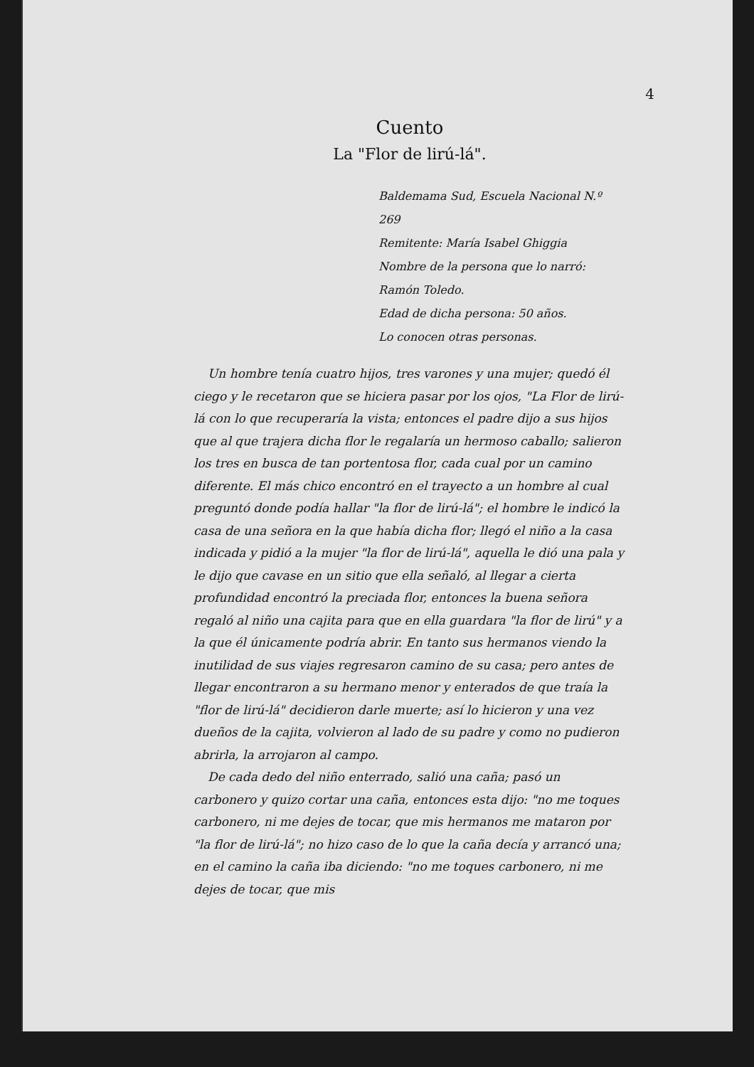4
Cuento
La "Flor de lirú-lá".
Baldemama Sud, Escuela Nacional N.º 269
Remitente: María Isabel Ghiggia
Nombre de la persona que lo narró: Ramón Toledo.
Edad de dicha persona: 50 años.
Lo conocen otras personas.
Un hombre tenía cuatro hijos, tres varones y una mujer; quedó él ciego y le recetaron que se hiciera pasar por los ojos, "La Flor de lirú-lá con lo que recuperaría la vista; entonces el padre dijo a sus hijos que al que trajera dicha flor le regalaría un hermoso caballo; salieron los tres en busca de tan portentosa flor, cada cual por un camino diferente. El más chico encontró en el trayecto a un hombre al cual preguntó donde podía hallar "la flor de lirú-lá"; el hombre le indicó la casa de una señora en la que había dicha flor; llegó el niño a la casa indicada y pidió a la mujer "la flor de lirú-lá", aquella le dió una pala y le dijo que cavase en un sitio que ella señaló, al llegar a cierta profundidad encontró la preciada flor, entonces la buena señora regaló al niño una cajita para que en ella guardara "la flor de lirú" y a la que él únicamente podría abrir. En tanto sus hermanos viendo la inutilidad de sus viajes regresaron camino de su casa; pero antes de llegar encontraron a su hermano menor y enterados de que traía la "flor de lirú-lá" decidieron darle muerte; así lo hicieron y una vez dueños de la cajita, volvieron al lado de su padre y como no pudieron abrirla, la arrojaron al campo.
De cada dedo del niño enterrado, salió una caña; pasó un carbonero y quizo cortar una caña, entonces esta dijo: "no me toques carbonero, ni me dejes de tocar, que mis hermanos me mataron por "la flor de lirú-lá"; no hizo caso de lo que la caña decía y arrancó una; en el camino la caña iba diciendo: "no me toques carbonero, ni me dejes de tocar, que mis